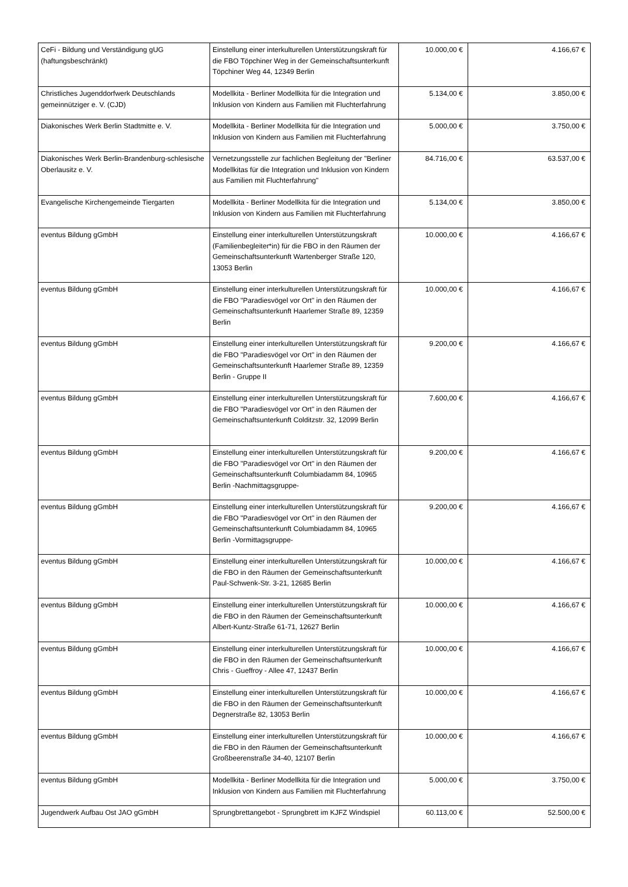| CeFi - Bildung und Verständigung gUG (haftungsbeschränkt) | Einstellung einer interkulturellen Unterstützungskraft für die FBO Töpchiner Weg in der Gemeinschaftsunterkunft Töpchiner Weg 44, 12349 Berlin | 10.000,00 € | 4.166,67 € |
| Christliches Jugenddorfwerk Deutschlands gemeinnütziger e. V. (CJD) | Modellkita - Berliner Modellkita für die Integration und Inklusion von Kindern aus Familien mit Fluchterfahrung | 5.134,00 € | 3.850,00 € |
| Diakonisches Werk Berlin Stadtmitte e. V. | Modellkita - Berliner Modellkita für die Integration und Inklusion von Kindern aus Familien mit Fluchterfahrung | 5.000,00 € | 3.750,00 € |
| Diakonisches Werk Berlin-Brandenburg-schlesische Oberlausitz e. V. | Vernetzungsstelle zur fachlichen Begleitung der "Berliner Modellkitas für die Integration und Inklusion von Kindern aus Familien mit Fluchterfahrung" | 84.716,00 € | 63.537,00 € |
| Evangelische Kirchengemeinde Tiergarten | Modellkita - Berliner Modellkita für die Integration und Inklusion von Kindern aus Familien mit Fluchterfahrung | 5.134,00 € | 3.850,00 € |
| eventus Bildung gGmbH | Einstellung einer interkulturellen Unterstützungskraft (Familienbegleiter*in) für die FBO in den Räumen der Gemeinschaftsunterkunft Wartenberger Straße 120, 13053 Berlin | 10.000,00 € | 4.166,67 € |
| eventus Bildung gGmbH | Einstellung einer interkulturellen Unterstützungskraft für die FBO "Paradiesvögel vor Ort" in den Räumen der Gemeinschaftsunterkunft Haarlemer Straße 89, 12359 Berlin | 10.000,00 € | 4.166,67 € |
| eventus Bildung gGmbH | Einstellung einer interkulturellen Unterstützungskraft für die FBO "Paradiesvögel vor Ort" in den Räumen der Gemeinschaftsunterkunft Haarlemer Straße 89, 12359 Berlin - Gruppe II | 9.200,00 € | 4.166,67 € |
| eventus Bildung gGmbH | Einstellung einer interkulturellen Unterstützungskraft für die FBO "Paradiesvögel vor Ort" in den Räumen der Gemeinschaftsunterkunft Colditzstr. 32, 12099 Berlin | 7.600,00 € | 4.166,67 € |
| eventus Bildung gGmbH | Einstellung einer interkulturellen Unterstützungskraft für die FBO "Paradiesvögel vor Ort" in den Räumen der Gemeinschaftsunterkunft Columbiadamm 84, 10965 Berlin -Nachmittagsgruppe- | 9.200,00 € | 4.166,67 € |
| eventus Bildung gGmbH | Einstellung einer interkulturellen Unterstützungskraft für die FBO "Paradiesvögel vor Ort" in den Räumen der Gemeinschaftsunterkunft Columbiadamm 84, 10965 Berlin -Vormittagsgruppe- | 9.200,00 € | 4.166,67 € |
| eventus Bildung gGmbH | Einstellung einer interkulturellen Unterstützungskraft für die FBO in den Räumen der Gemeinschaftsunterkunft Paul-Schwenk-Str. 3-21, 12685 Berlin | 10.000,00 € | 4.166,67 € |
| eventus Bildung gGmbH | Einstellung einer interkulturellen Unterstützungskraft für die FBO in den Räumen der Gemeinschaftsunterkunft Albert-Kuntz-Straße 61-71, 12627 Berlin | 10.000,00 € | 4.166,67 € |
| eventus Bildung gGmbH | Einstellung einer interkulturellen Unterstützungskraft für die FBO in den Räumen der Gemeinschaftsunterkunft Chris - Gueffroy - Allee 47, 12437 Berlin | 10.000,00 € | 4.166,67 € |
| eventus Bildung gGmbH | Einstellung einer interkulturellen Unterstützungskraft für die FBO in den Räumen der Gemeinschaftsunterkunft Degnerstraße 82, 13053 Berlin | 10.000,00 € | 4.166,67 € |
| eventus Bildung gGmbH | Einstellung einer interkulturellen Unterstützungskraft für die FBO in den Räumen der Gemeinschaftsunterkunft Großbeerenstraße 34-40, 12107 Berlin | 10.000,00 € | 4.166,67 € |
| eventus Bildung gGmbH | Modellkita - Berliner Modellkita für die Integration und Inklusion von Kindern aus Familien mit Fluchterfahrung | 5.000,00 € | 3.750,00 € |
| Jugendwerk Aufbau Ost JAO gGmbH | Sprungbrettangebot - Sprungbrett im KJFZ Windspiel | 60.113,00 € | 52.500,00 € |